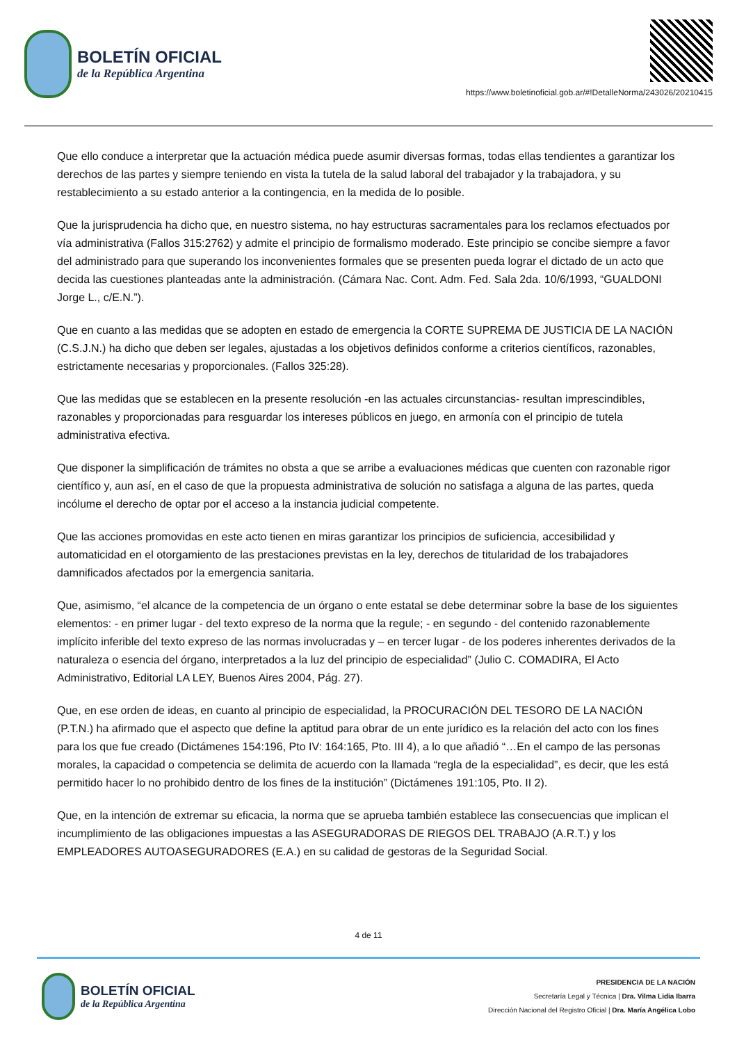BOLETÍN OFICIAL
de la República Argentina
https://www.boletinoficial.gob.ar/#!DetalleNorma/243026/20210415
Que ello conduce a interpretar que la actuación médica puede asumir diversas formas, todas ellas tendientes a garantizar los derechos de las partes y siempre teniendo en vista la tutela de la salud laboral del trabajador y la trabajadora, y su restablecimiento a su estado anterior a la contingencia, en la medida de lo posible.
Que la jurisprudencia ha dicho que, en nuestro sistema, no hay estructuras sacramentales para los reclamos efectuados por vía administrativa (Fallos 315:2762) y admite el principio de formalismo moderado. Este principio se concibe siempre a favor del administrado para que superando los inconvenientes formales que se presenten pueda lograr el dictado de un acto que decida las cuestiones planteadas ante la administración. (Cámara Nac. Cont. Adm. Fed. Sala 2da. 10/6/1993, “GUALDONI Jorge L., c/E.N.”).
Que en cuanto a las medidas que se adopten en estado de emergencia la CORTE SUPREMA DE JUSTICIA DE LA NACIÓN (C.S.J.N.) ha dicho que deben ser legales, ajustadas a los objetivos definidos conforme a criterios científicos, razonables, estrictamente necesarias y proporcionales. (Fallos 325:28).
Que las medidas que se establecen en la presente resolución -en las actuales circunstancias- resultan imprescindibles, razonables y proporcionadas para resguardar los intereses públicos en juego, en armonía con el principio de tutela administrativa efectiva.
Que disponer la simplificación de trámites no obsta a que se arribe a evaluaciones médicas que cuenten con razonable rigor científico y, aun así, en el caso de que la propuesta administrativa de solución no satisfaga a alguna de las partes, queda incólume el derecho de optar por el acceso a la instancia judicial competente.
Que las acciones promovidas en este acto tienen en miras garantizar los principios de suficiencia, accesibilidad y automaticidad en el otorgamiento de las prestaciones previstas en la ley, derechos de titularidad de los trabajadores damnificados afectados por la emergencia sanitaria.
Que, asimismo, “el alcance de la competencia de un órgano o ente estatal se debe determinar sobre la base de los siguientes elementos: - en primer lugar - del texto expreso de la norma que la regule; - en segundo - del contenido razonablemente implícito inferible del texto expreso de las normas involucradas y – en tercer lugar - de los poderes inherentes derivados de la naturaleza o esencia del órgano, interpretados a la luz del principio de especialidad” (Julio C. COMADIRA, El Acto Administrativo, Editorial LA LEY, Buenos Aires 2004, Pág. 27).
Que, en ese orden de ideas, en cuanto al principio de especialidad, la PROCURACIÓN DEL TESORO DE LA NACIÓN (P.T.N.) ha afirmado que el aspecto que define la aptitud para obrar de un ente jurídico es la relación del acto con los fines para los que fue creado (Dictámenes 154:196, Pto IV: 164:165, Pto. III 4), a lo que añadió “…En el campo de las personas morales, la capacidad o competencia se delimita de acuerdo con la llamada “regla de la especialidad”, es decir, que les está permitido hacer lo no prohibido dentro de los fines de la institución” (Dictámenes 191:105, Pto. II 2).
Que, en la intención de extremar su eficacia, la norma que se aprueba también establece las consecuencias que implican el incumplimiento de las obligaciones impuestas a las ASEGURADORAS DE RIEGOS DEL TRABAJO (A.R.T.) y los EMPLEADORES AUTOASEGURADORES (E.A.) en su calidad de gestoras de la Seguridad Social.
4 de 11
BOLETÍN OFICIAL
de la República Argentina
PRESIDENCIA DE LA NACIÓN
Secretaría Legal y Técnica | Dra. Vilma Lidia Ibarra
Dirección Nacional del Registro Oficial | Dra. María Angélica Lobo